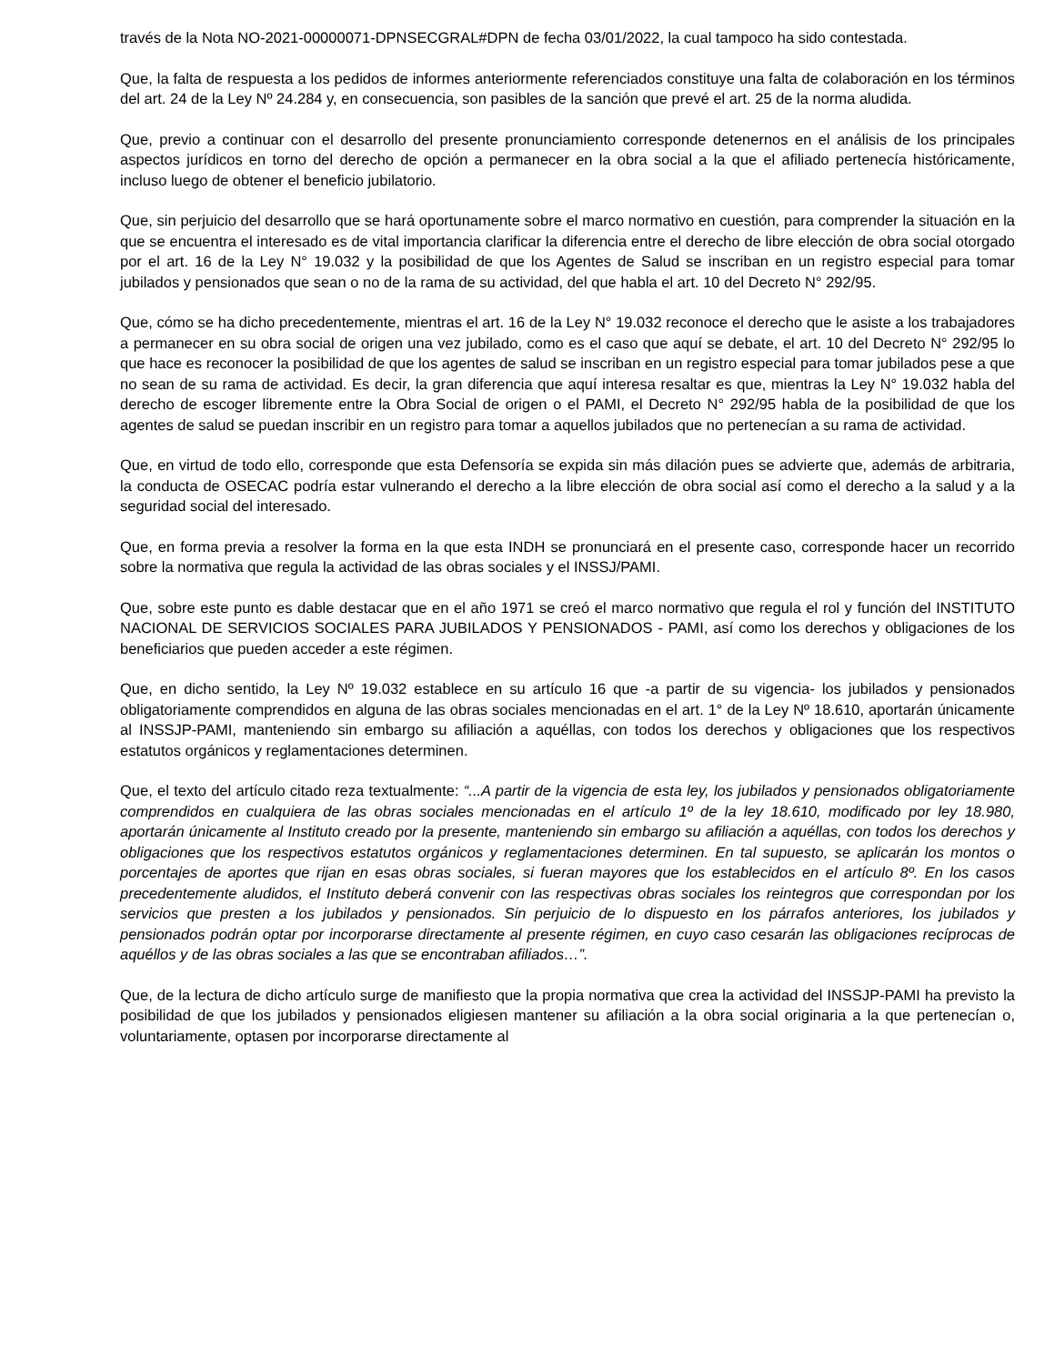través de la Nota NO-2021-00000071-DPNSECGRAL#DPN de fecha 03/01/2022, la cual tampoco ha sido contestada.
Que, la falta de respuesta a los pedidos de informes anteriormente referenciados constituye una falta de colaboración en los términos del art. 24 de la Ley Nº 24.284 y, en consecuencia, son pasibles de la sanción que prevé el art. 25 de la norma aludida.
Que, previo a continuar con el desarrollo del presente pronunciamiento corresponde detenernos en el análisis de los principales aspectos jurídicos en torno del derecho de opción a permanecer en la obra social a la que el afiliado pertenecía históricamente, incluso luego de obtener el beneficio jubilatorio.
Que, sin perjuicio del desarrollo que se hará oportunamente sobre el marco normativo en cuestión, para comprender la situación en la que se encuentra el interesado es de vital importancia clarificar la diferencia entre el derecho de libre elección de obra social otorgado por el art. 16 de la Ley N° 19.032 y la posibilidad de que los Agentes de Salud se inscriban en un registro especial para tomar jubilados y pensionados que sean o no de la rama de su actividad, del que habla el art. 10 del Decreto N° 292/95.
Que, cómo se ha dicho precedentemente, mientras el art. 16 de la Ley N° 19.032 reconoce el derecho que le asiste a los trabajadores a permanecer en su obra social de origen una vez jubilado, como es el caso que aquí se debate, el art. 10 del Decreto N° 292/95 lo que hace es reconocer la posibilidad de que los agentes de salud se inscriban en un registro especial para tomar jubilados pese a que no sean de su rama de actividad. Es decir, la gran diferencia que aquí interesa resaltar es que, mientras la Ley N° 19.032 habla del derecho de escoger libremente entre la Obra Social de origen o el PAMI, el Decreto N° 292/95 habla de la posibilidad de que los agentes de salud se puedan inscribir en un registro para tomar a aquellos jubilados que no pertenecían a su rama de actividad.
Que, en virtud de todo ello, corresponde que esta Defensoría se expida sin más dilación pues se advierte que, además de arbitraria, la conducta de OSECAC podría estar vulnerando el derecho a la libre elección de obra social así como el derecho a la salud y a la seguridad social del interesado.
Que, en forma previa a resolver la forma en la que esta INDH se pronunciará en el presente caso, corresponde hacer un recorrido sobre la normativa que regula la actividad de las obras sociales y el INSSJ/PAMI.
Que, sobre este punto es dable destacar que en el año 1971 se creó el marco normativo que regula el rol y función del INSTITUTO NACIONAL DE SERVICIOS SOCIALES PARA JUBILADOS Y PENSIONADOS - PAMI, así como los derechos y obligaciones de los beneficiarios que pueden acceder a este régimen.
Que, en dicho sentido, la Ley Nº 19.032 establece en su artículo 16 que -a partir de su vigencia- los jubilados y pensionados obligatoriamente comprendidos en alguna de las obras sociales mencionadas en el art. 1° de la Ley Nº 18.610, aportarán únicamente al INSSJP-PAMI, manteniendo sin embargo su afiliación a aquéllas, con todos los derechos y obligaciones que los respectivos estatutos orgánicos y reglamentaciones determinen.
Que, el texto del artículo citado reza textualmente: “...A partir de la vigencia de esta ley, los jubilados y pensionados obligatoriamente comprendidos en cualquiera de las obras sociales mencionadas en el artículo 1º de la ley 18.610, modificado por ley 18.980, aportarán únicamente al Instituto creado por la presente, manteniendo sin embargo su afiliación a aquéllas, con todos los derechos y obligaciones que los respectivos estatutos orgánicos y reglamentaciones determinen. En tal supuesto, se aplicarán los montos o porcentajes de aportes que rijan en esas obras sociales, si fueran mayores que los establecidos en el artículo 8º. En los casos precedentemente aludidos, el Instituto deberá convenir con las respectivas obras sociales los reintegros que correspondan por los servicios que presten a los jubilados y pensionados. Sin perjuicio de lo dispuesto en los párrafos anteriores, los jubilados y pensionados podrán optar por incorporarse directamente al presente régimen, en cuyo caso cesarán las obligaciones recíprocas de aquéllos y de las obras sociales a las que se encontraban afiliados…”.
Que, de la lectura de dicho artículo surge de manifiesto que la propia normativa que crea la actividad del INSSJP-PAMI ha previsto la posibilidad de que los jubilados y pensionados eligiesen mantener su afiliación a la obra social originaria a la que pertenecían o, voluntariamente, optasen por incorporarse directamente al